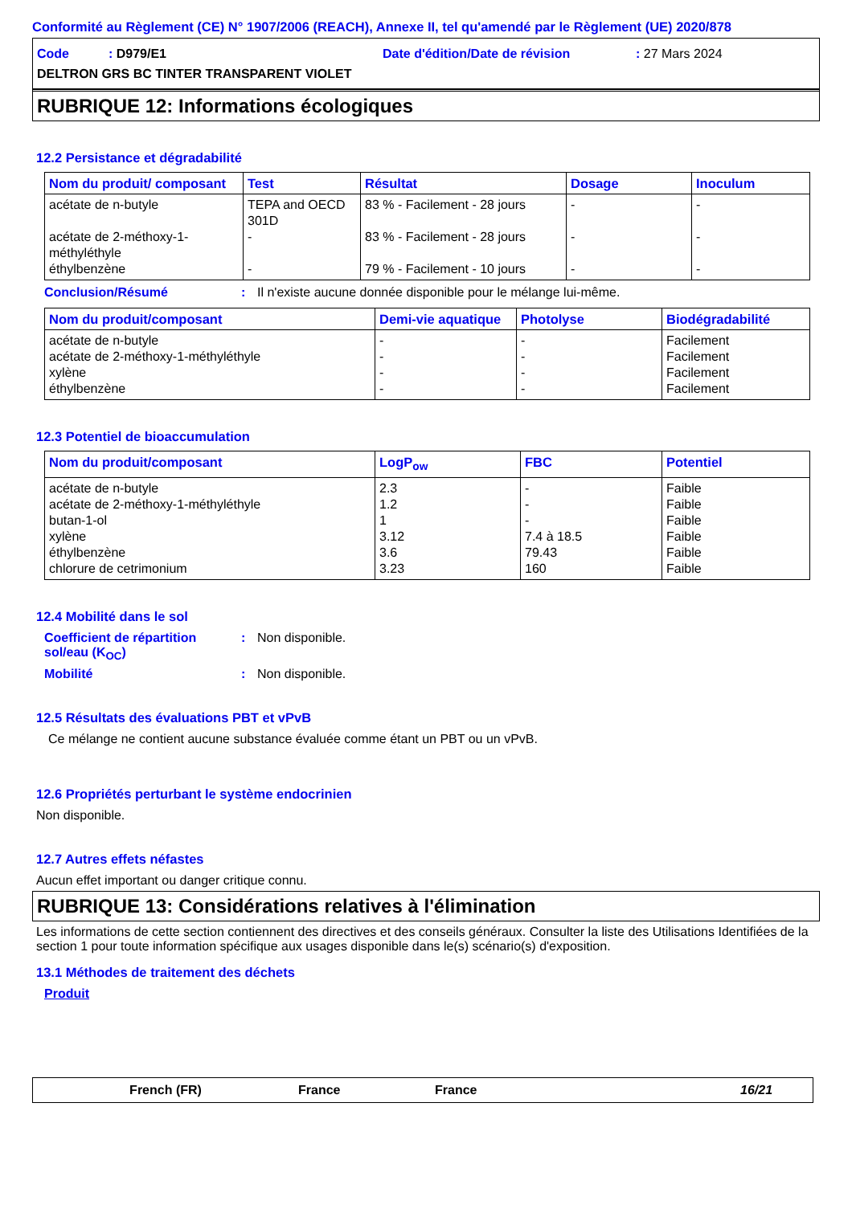Conformité au Règlement (CE) N° 1907/2006 (REACH), Annexe II, tel qu'amendé par le Règlement (UE) 2020/878
Code : D979/E1
Date d'édition/Date de révision
: 27 Mars 2024
DELTRON GRS BC TINTER TRANSPARENT VIOLET
RUBRIQUE 12: Informations écologiques
12.2 Persistance et dégradabilité
| Nom du produit/ composant | Test | Résultat | Dosage | Inoculum |
| --- | --- | --- | --- | --- |
| acétate de n-butyle acétate de 2-méthoxy-1-méthyléthyle éthylbenzène | TEPA and OECD 301D - - | 83 % - Facilement - 28 jours 83 % - Facilement - 28 jours 79 % - Facilement - 10 jours | - - - | - - - |
Conclusion/Résumé: Il n'existe aucune donnée disponible pour le mélange lui-même.
| Nom du produit/composant | Demi-vie aquatique | Photolyse | Biodégradabilité |
| --- | --- | --- | --- |
| acétate de n-butyle acétate de 2-méthoxy-1-méthyléthyle xylène éthylbenzène | - - - - | - - - - | Facilement Facilement Facilement Facilement |
12.3 Potentiel de bioaccumulation
| Nom du produit/composant | LogP<sub>ow</sub> | FBC | Potentiel |
| --- | --- | --- | --- |
| acétate de n-butyle acétate de 2-méthoxy-1-méthyléthyle butan-1-ol xylène éthylbenzène chlorure de cetrimonium | 2.3 1.2 1 3.12 3.6 3.23 | - - - 7.4 à 18.5 79.43 160 | Faible Faible Faible Faible Faible Faible |
12.4 Mobilité dans le sol
Coefficient de répartition sol/eau (K<sub>OC</sub>): Non disponible.
Mobilité: Non disponible.
12.5 Résultats des évaluations PBT et vPvB
Ce mélange ne contient aucune substance évaluée comme étant un PBT ou un vPvB.
12.6 Propriétés perturbant le système endocrinien
Non disponible.
12.7 Autres effets néfastes
Aucun effet important ou danger critique connu.
RUBRIQUE 13: Considérations relatives à l'élimination
Les informations de cette section contiennent des directives et des conseils généraux. Consulter la liste des Utilisations Identifiées de la section 1 pour toute information spécifique aux usages disponible dans le(s) scénario(s) d'exposition.
13.1 Méthodes de traitement des déchets
Produit
French (FR) France France 16/21